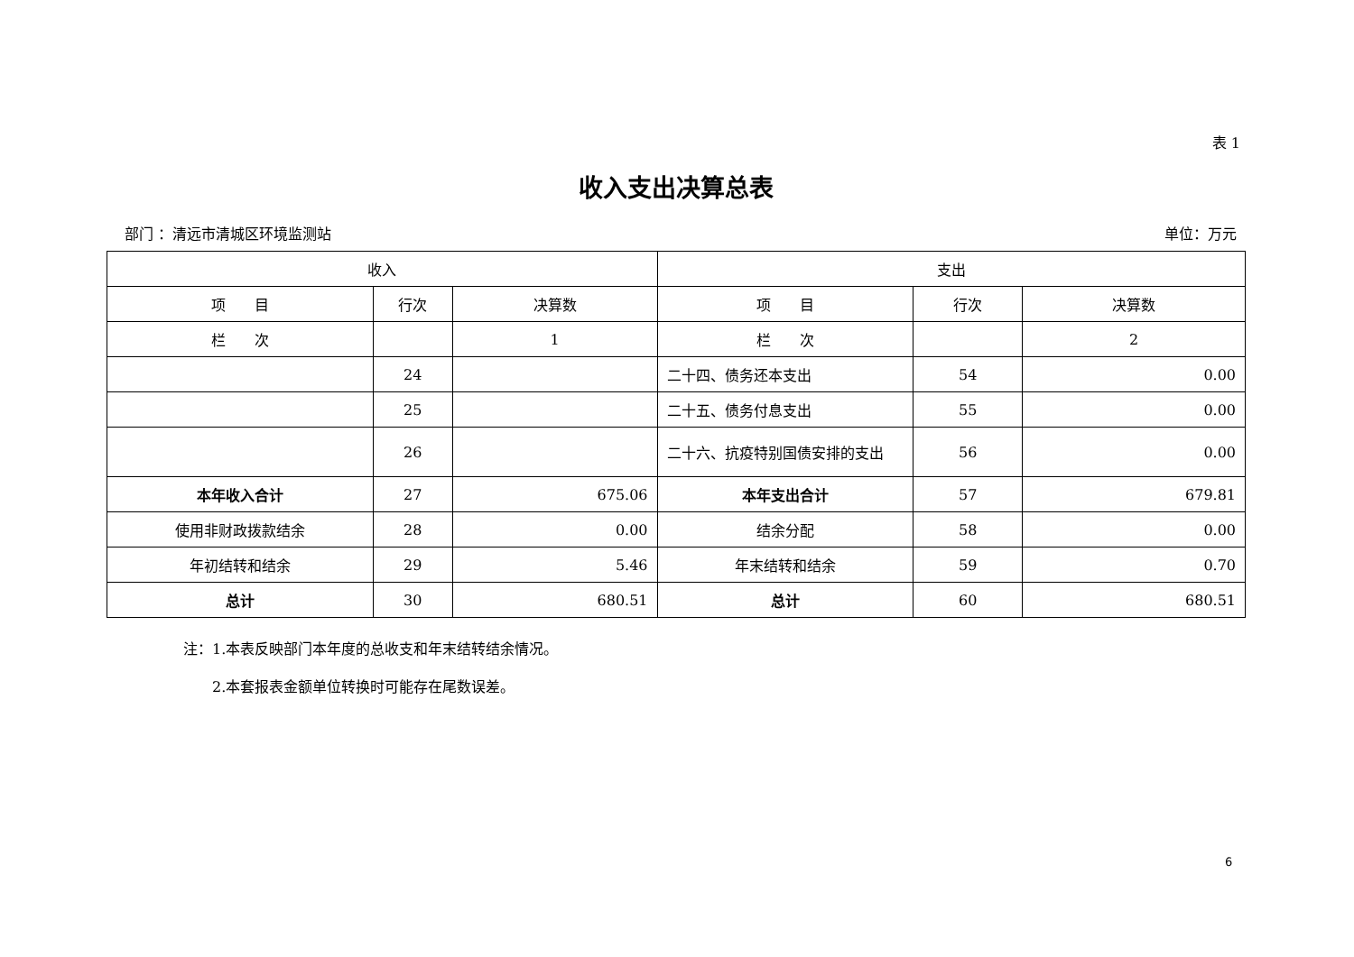表 1
收入支出决算总表
部门 ：清远市清城区环境监测站 单位：万元
| 收入 | | | 支出 | | |
| --- | --- | --- | --- | --- | --- |
| 项 目 | 行次 | 决算数 | 项 目 | 行次 | 决算数 |
| 栏 次 | | 1 | 栏 次 | | 2 |
| | 24 | | 二十四、债务还本支出 | 54 | 0.00 |
| | 25 | | 二十五、债务付息支出 | 55 | 0.00 |
| | 26 | | 二十六、抗疫特别国债安排的支出 | 56 | 0.00 |
| 本年收入合计 | 27 | 675.06 | 本年支出合计 | 57 | 679.81 |
| 使用非财政拨款结余 | 28 | 0.00 | 结余分配 | 58 | 0.00 |
| 年初结转和结余 | 29 | 5.46 | 年末结转和结余 | 59 | 0.70 |
| 总计 | 30 | 680.51 | 总计 | 60 | 680.51 |
注：1.本表反映部门本年度的总收支和年末结转结余情况。
　　2.本套报表金额单位转换时可能存在尾数误差。
6